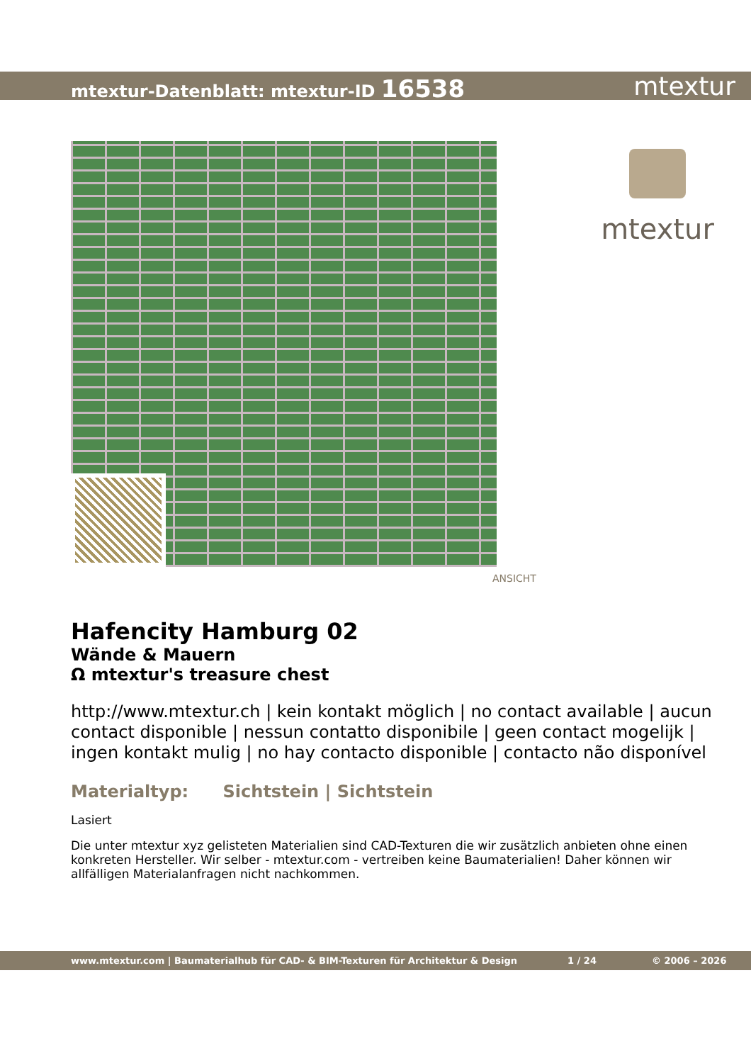mtextur-Datenblatt: mtextur-ID 16538
mtextur
ANSICHT
mtextur
Hafencity Hamburg 02
Wände & Mauern
Ω mtextur's treasure chest
http://www.mtextur.ch | kein kontakt möglich | no contact available | aucun contact disponible | nessun contatto disponibile | geen contact mogelijk | ingen kontakt mulig | no hay contacto disponible | contacto não disponível
Materialtyp: Sichtstein | Sichtstein
Lasiert
Die unter mtextur xyz gelisteten Materialien sind CAD-Texturen die wir zusätzlich anbieten ohne einen konkreten Hersteller. Wir selber - mtextur.com - vertreiben keine Baumaterialien! Daher können wir allfälligen Materialanfragen nicht nachkommen.
www.mtextur.com | Baumaterialhub für CAD- & BIM-Texturen für Architektur & Design 1 / 24 © 2006 – 2026